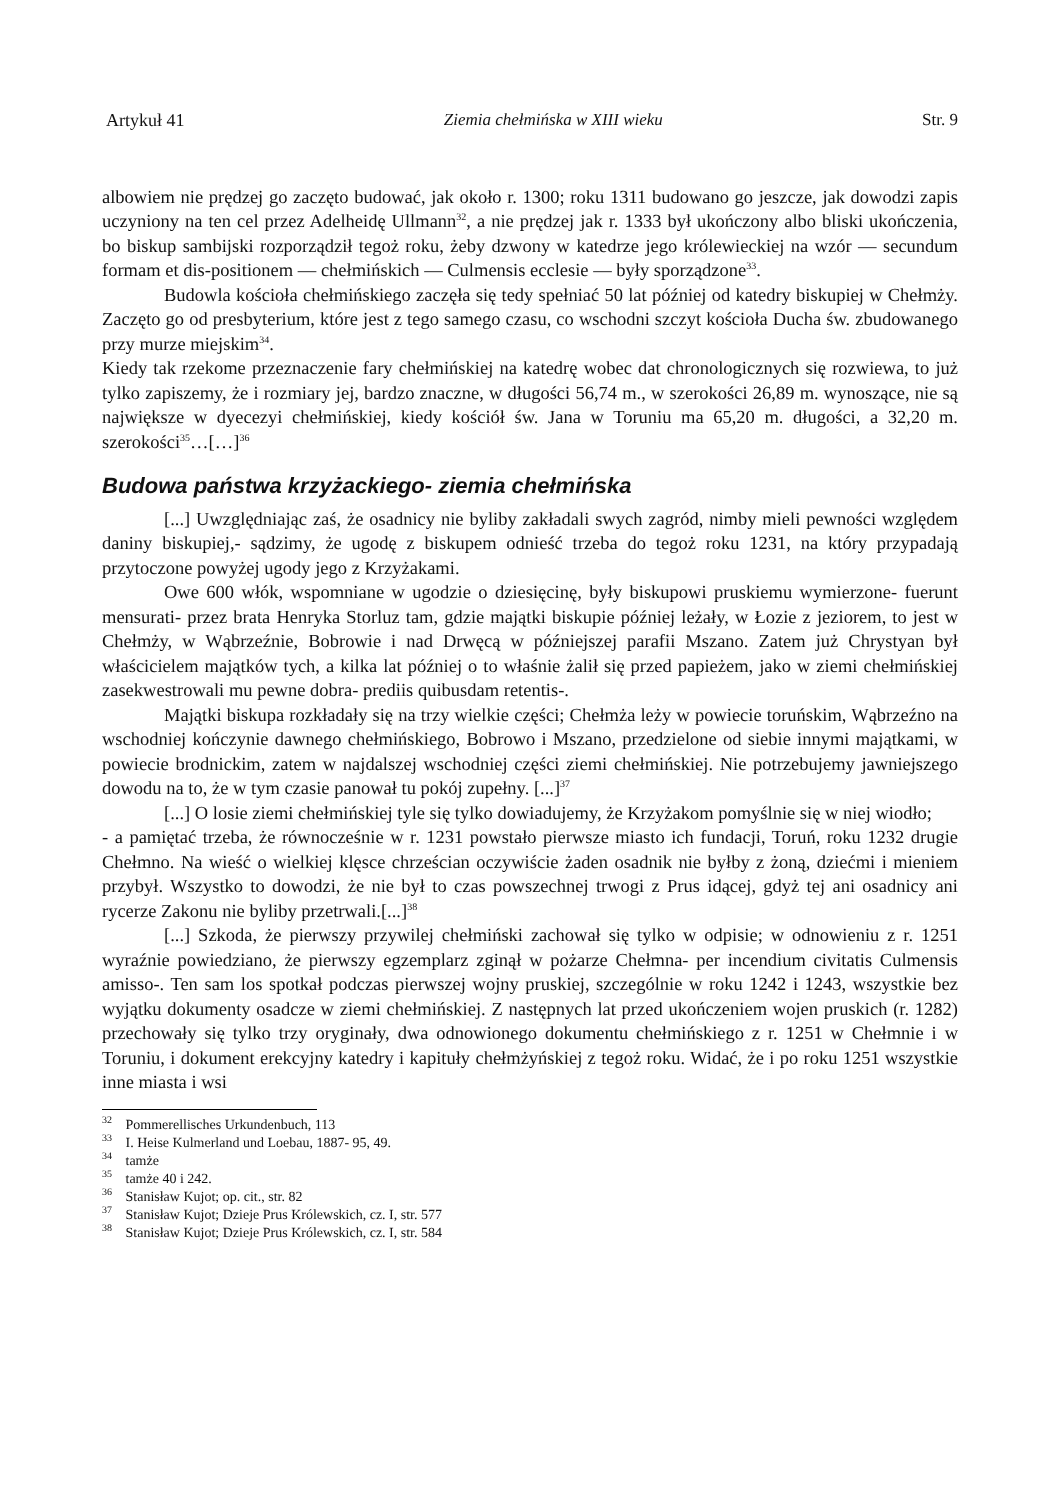Artykuł 41 Ziemia chełmińska w XIII wieku Str. 9
albowiem nie prędzej go zaczęto budować, jak około r. 1300; roku 1311 budowano go jeszcze, jak dowodzi zapis uczyniony na ten cel przez Adelheidę Ullmann<sup>32</sup>, a nie prędzej jak r. 1333 był ukończony albo bliski ukończenia, bo biskup sambijski rozporządził tegoż roku, żeby dzwony w katedrze jego królewieckiej na wzór — secundum formam et dis-positionem — chełmińskich — Culmensis ecclesie — były sporządzone<sup>33</sup>.
Budowla kościoła chełmińskiego zaczęła się tedy spełniać 50 lat później od katedry biskupiej w Chełmży. Zaczęto go od presbyterium, które jest z tego samego czasu, co wschodni szczyt kościoła Ducha św. zbudowanego przy murze miejskim<sup>34</sup>.
Kiedy tak rzekome przeznaczenie fary chełmińskiej na katedrę wobec dat chronologicznych się rozwiewa, to już tylko zapiszemy, że i rozmiary jej, bardzo znaczne, w długości 56,74 m., w szerokości 26,89 m. wynoszące, nie są największe w dyecezyi chełmińskiej, kiedy kościół św. Jana w Toruniu ma 65,20 m. długości, a 32,20 m. szerokości<sup>35</sup>…[…]<sup>36</sup>
Budowa państwa krzyżackiego- ziemia chełmińska
[...] Uwzględniając zaś, że osadnicy nie byliby zakładali swych zagród, nimby mieli pewności względem daniny biskupiej,- sądzimy, że ugodę z biskupem odnieść trzeba do tegoż roku 1231, na który przypadają przytoczone powyżej ugody jego z Krzyżakami.
Owe 600 włók, wspomniane w ugodzie o dziesięcinę, były biskupowi pruskiemu wymierzone- fuerunt mensurati- przez brata Henryka Storluz tam, gdzie majątki biskupie później leżały, w Łozie z jeziorem, to jest w Chełmży, w Wąbrzeźnie, Bobrowie i nad Drwęcą w późniejszej parafii Mszano. Zatem już Chrystyan był właścicielem majątków tych, a kilka lat później o to właśnie żalił się przed papieżem, jako w ziemi chełmińskiej zasekwestrowali mu pewne dobra- prediis quibusdam retentis-.
Majątki biskupa rozkładały się na trzy wielkie części; Chełmża leży w powiecie toruńskim, Wąbrzeźno na wschodniej kończynie dawnego chełmińskiego, Bobrowo i Mszano, przedzielone od siebie innymi majątkami, w powiecie brodnickim, zatem w najdalszej wschodniej części ziemi chełmińskiej. Nie potrzebujemy jawniejszego dowodu na to, że w tym czasie panował tu pokój zupełny. [...]<sup>37</sup>
[...] O losie ziemi chełmińskiej tyle się tylko dowiadujemy, że Krzyżakom pomyślnie się w niej wiodło;
- a pamiętać trzeba, że równocześnie w r. 1231 powstało pierwsze miasto ich fundacji, Toruń, roku 1232 drugie Chełmno. Na wieść o wielkiej klęsce chrześcian oczywiście żaden osadnik nie byłby z żoną, dziećmi i mieniem przybył. Wszystko to dowodzi, że nie był to czas powszechnej trwogi z Prus idącej, gdyż tej ani osadnicy ani rycerze Zakonu nie byliby przetrwali.[...]<sup>38</sup>
[...] Szkoda, że pierwszy przywilej chełmiński zachował się tylko w odpisie; w odnowieniu z r. 1251 wyraźnie powiedziano, że pierwszy egzemplarz zginął w pożarze Chełmna- per incendium civitatis Culmensis amisso-. Ten sam los spotkał podczas pierwszej wojny pruskiej, szczególnie w roku 1242 i 1243, wszystkie bez wyjątku dokumenty osadcze w ziemi chełmińskiej. Z następnych lat przed ukończeniem wojen pruskich (r. 1282) przechowały się tylko trzy oryginały, dwa odnowionego dokumentu chełmińskiego z r. 1251 w Chełmnie i w Toruniu, i dokument erekcyjny katedry i kapituły chełmżyńskiej z tegoż roku. Widać, że i po roku 1251 wszystkie inne miasta i wsi
<sup>32</sup> Pommerellisches Urkundenbuch, 113
<sup>33</sup> I. Heise Kulmerland und Loebau, 1887- 95, 49.
<sup>34</sup> tamże
<sup>35</sup> tamże 40 i 242.
<sup>36</sup> Stanisław Kujot; op. cit., str. 82
<sup>37</sup> Stanisław Kujot; Dzieje Prus Królewskich, cz. I, str. 577
<sup>38</sup> Stanisław Kujot; Dzieje Prus Królewskich, cz. I, str. 584